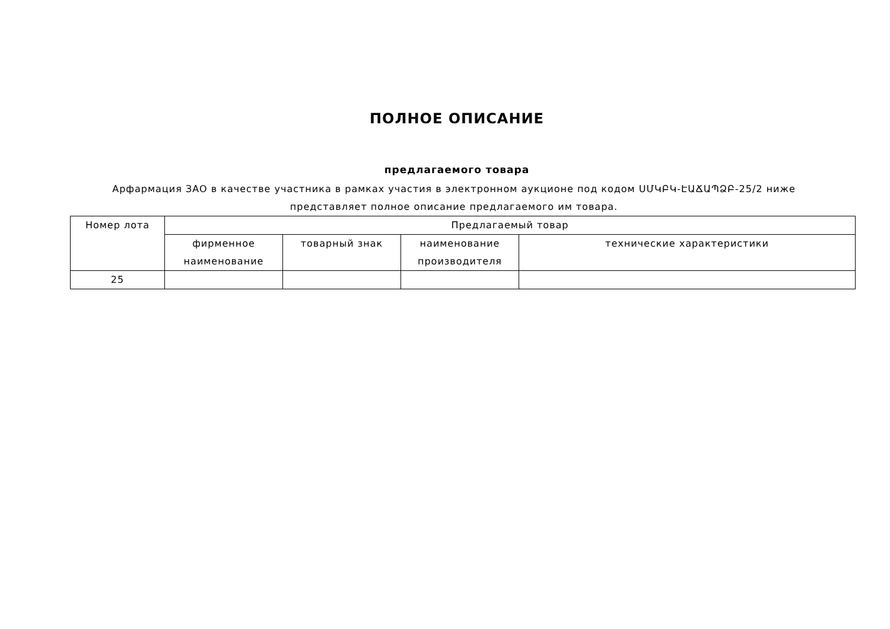ПОЛНОЕ ОПИСАНИЕ
предлагаемого товара
Арфармация ЗАО в качестве участника в рамках участия в электронном аукционе под кодом ՍՄԿԲԿ-ԷԱՃԱՊՁԲ-25/2 ниже представляет полное описание предлагаемого им товара.
| Номер лота | Предлагаемый товар | | | |
| --- | --- | --- | --- | --- |
| | фирменное наименование | товарный знак | наименование производителя | технические характеристики |
| 25 | | | | |